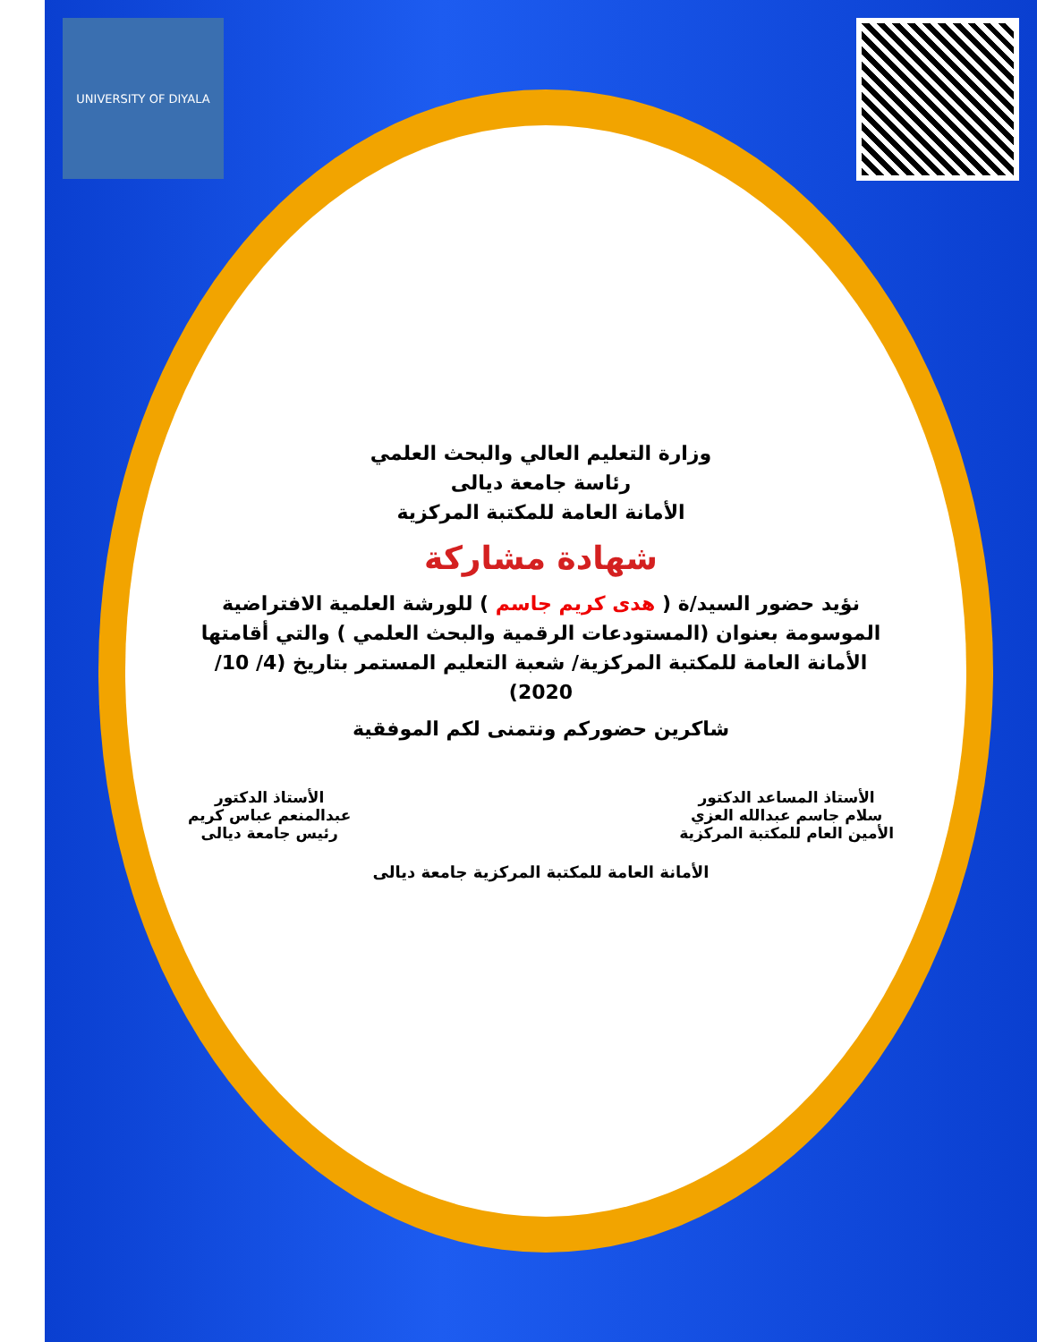UNIVERSITY OF DIYALA
وزارة التعليم العالي والبحث العلمي
رئاسة جامعة ديالى
الأمانة العامة للمكتبة المركزية
شهادة مشاركة
نؤيد حضور السيد/ة ( هدى كريم جاسم ) للورشة العلمية الافتراضية الموسومة بعنوان (المستودعات الرقمية والبحث العلمي ) والتي أقامتها الأمانة العامة للمكتبة المركزية/ شعبة التعليم المستمر بتاريخ (4/ 10/ 2020)
شاكرين حضوركم ونتمنى لكم الموفقية
الأستاذ المساعد الدكتور
سلام جاسم عبدالله العزي
الأمين العام للمكتبة المركزية
الأستاذ الدكتور
عبدالمنعم عباس كريم
رئيس جامعة ديالى
الأمانة العامة للمكتبة المركزية جامعة ديالى